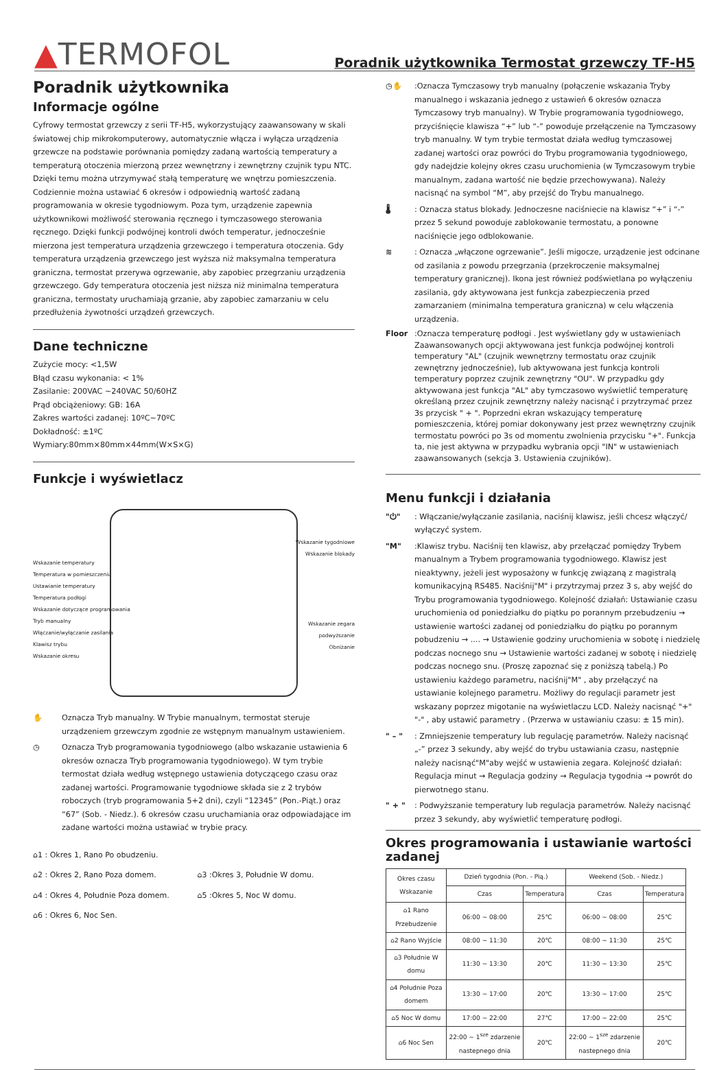▲TERMOFOL
Poradnik użytkownika Termostat grzewczy TF-H5
Poradnik użytkownika
Informacje ogólne
Cyfrowy termostat grzewczy z serii TF-H5, wykorzystujący zaawansowany w skali światowej chip mikrokomputerowy, automatycznie włącza i wyłącza urządzenia grzewcze na podstawie porównania pomiędzy zadaną wartością temperatury a temperaturą otoczenia mierzoną przez wewnętrzny i zewnętrzny czujnik typu NTC. Dzięki temu można utrzymywać stałą temperaturę we wnętrzu pomieszczenia. Codziennie można ustawiać 6 okresów i odpowiednią wartość zadaną programowania w okresie tygodniowym. Poza tym, urządzenie zapewnia użytkownikowi możliwość sterowania ręcznego i tymczasowego sterowania ręcznego. Dzięki funkcji podwójnej kontroli dwóch temperatur, jednocześnie mierzona jest temperatura urządzenia grzewczego i temperatura otoczenia. Gdy temperatura urządzenia grzewczego jest wyższa niż maksymalna temperatura graniczna, termostat przerywa ogrzewanie, aby zapobiec przegrzaniu urządzenia grzewczego. Gdy temperatura otoczenia jest niższa niż minimalna temperatura graniczna, termostaty uruchamiają grzanie, aby zapobiec zamarzaniu w celu przedłużenia żywotności urządzeń grzewczych.
Dane techniczne
Zużycie mocy: <1,5W
Błąd czasu wykonania: < 1%
Zasilanie: 200VAC ~240VAC 50/60HZ
Prąd obciążeniowy: GB: 16A
Zakres wartości zadanej: 10ºC~70ºC
Dokładność: ±1ºC
Wymiary:80mm×80mm×44mm(W×S×G)
Funkcje i wyświetlacz
Wskazanie temperatury
Temperatura w pomieszczeniu
Ustawianie temperatury
Temperatura podłogi
Wskazanie dotyczące programowania
Tryb manualny
Włączanie/wyłączanie zasilania
Klawisz trybu
Wskazanie okresu
Wskazanie tygodniowe
Wskazanie blokady
Wskazanie zegara
podwyższanie
Obniżanie
✋ Oznacza Tryb manualny. W Trybie manualnym, termostat steruje urządzeniem grzewczym zgodnie ze wstępnym manualnym ustawieniem.
◷ Oznacza Tryb programowania tygodniowego (albo wskazanie ustawienia 6 okresów oznacza Tryb programowania tygodniowego). W tym trybie termostat działa według wstępnego ustawienia dotyczącego czasu oraz zadanej wartości. Programowanie tygodniowe składa sie z 2 trybów roboczych (tryb programowania 5+2 dni), czyli “12345” (Pon.-Piąt.) oraz “67” (Sob. - Niedz.). 6 okresów czasu uruchamiania oraz odpowiadające im zadane wartości można ustawiać w trybie pracy.
⌂1 : Okres 1, Rano Po obudzeniu.
⌂2 : Okres 2, Rano Poza domem.
⌂3 :Okres 3, Południe W domu.
⌂4 : Okres 4, Południe Poza domem.
⌂5 :Okres 5, Noc W domu.
⌂6 : Okres 6, Noc Sen.
◷✋ :Oznacza Tymczasowy tryb manualny (połączenie wskazania Tryby manualnego i wskazania jednego z ustawień 6 okresów oznacza Tymczasowy tryb manualny). W Trybie programowania tygodniowego, przyciśnięcie klawisza “+” lub “-” powoduje przełączenie na Tymczasowy tryb manualny. W tym trybie termostat działa według tymczasowej zadanej wartości oraz powróci do Trybu programowania tygodniowego, gdy nadejdzie kolejny okres czasu uruchomienia (w Tymczasowym trybie manualnym, zadana wartość nie będzie przechowywana). Należy nacisnąć na symbol “M”, aby przejść do Trybu manualnego.
🌡 : Oznacza status blokady. Jednoczesne naciśniecie na klawisz “+” i “-” przez 5 sekund powoduje zablokowanie termostatu, a ponowne naciśnięcie jego odblokowanie.
≋ : Oznacza „włączone ogrzewanie”. Jeśli migocze, urządzenie jest odcinane od zasilania z powodu przegrzania (przekroczenie maksymalnej temperatury granicznej). Ikona jest również podświetlana po wyłączeniu zasilania, gdy aktywowana jest funkcja zabezpieczenia przed zamarzaniem (minimalna temperatura graniczna) w celu włączenia urządzenia.
Floor :Oznacza temperaturę podłogi . Jest wyświetlany gdy w ustawieniach Zaawansowanych opcji aktywowana jest funkcja podwójnej kontroli temperatury "AL" (czujnik wewnętrzny termostatu oraz czujnik zewnętrzny jednocześnie), lub aktywowana jest funkcja kontroli temperatury poprzez czujnik zewnętrzny "OU". W przypadku gdy aktywowana jest funkcja "AL" aby tymczasowo wyświetlić temperaturę określaną przez czujnik zewnętrzny należy nacisnąć i przytrzymać przez 3s przycisk " + ". Poprzedni ekran wskazujący temperaturę pomieszczenia, której pomiar dokonywany jest przez wewnętrzny czujnik termostatu powróci po 3s od momentu zwolnienia przycisku "+". Funkcja ta, nie jest aktywna w przypadku wybrania opcji "IN" w ustawieniach zaawansowanych (sekcja 3. Ustawienia czujników).
Menu funkcji i działania
"⏻" : Włączanie/wyłączanie zasilania, naciśnij klawisz, jeśli chcesz włączyć/ wyłączyć system.
"M" :Klawisz trybu. Naciśnij ten klawisz, aby przełączać pomiędzy Trybem manualnym a Trybem programowania tygodniowego. Klawisz jest nieaktywny, jeżeli jest wyposażony w funkcję związaną z magistralą komunikacyjną RS485. Naciśnij"M" i przytrzymaj przez 3 s, aby wejść do Trybu programowania tygodniowego. Kolejność działań: Ustawianie czasu uruchomienia od poniedziałku do piątku po porannym przebudzeniu → ustawienie wartości zadanej od poniedziałku do piątku po porannym pobudzeniu → .... → Ustawienie godziny uruchomienia w sobotę i niedzielę podczas nocnego snu → Ustawienie wartości zadanej w sobotę i niedzielę podczas nocnego snu. (Proszę zapoznać się z poniższą tabelą.) Po ustawieniu każdego parametru, naciśnij"M" , aby przełączyć na ustawianie kolejnego parametru. Możliwy do regulacji parametr jest wskazany poprzez migotanie na wyświetlaczu LCD. Należy nacisnąć "+" "-" , aby ustawić parametry . (Przerwa w ustawianiu czasu: ± 15 min).
" – " : Zmniejszenie temperatury lub regulację parametrów. Należy nacisnąć „-” przez 3 sekundy, aby wejść do trybu ustawiania czasu, następnie należy nacisnąć"M"aby wejść w ustawienia zegara. Kolejność działań: Regulacja minut → Regulacja godziny → Regulacja tygodnia → powrót do pierwotnego stanu.
" + " : Podwyższanie temperatury lub regulacja parametrów. Należy nacisnąć przez 3 sekundy, aby wyświetlić temperaturę podłogi.
Okres programowania i ustawianie wartości zadanej
| Okres czasu Wskazanie | Dzień tygodnia (Pon. - Pią.) | | Weekend (Sob. - Niedz.) | |
| --- | --- | --- | --- | --- |
| | Czas | Temperatura | Czas | Temperatura |
| ⌂1 Rano Przebudzenie | 06:00 ~ 08:00 | 25℃ | 06:00 ~ 08:00 | 25℃ |
| ⌂2 Rano Wyjście | 08:00 ~ 11:30 | 20℃ | 08:00 ~ 11:30 | 25℃ |
| ⌂3 Południe W domu | 11:30 ~ 13:30 | 20℃ | 11:30 ~ 13:30 | 25℃ |
| ⌂4 Południe Poza domem | 13:30 ~ 17:00 | 20℃ | 13:30 ~ 17:00 | 25℃ |
| ⌂5 Noc W domu | 17:00 ~ 22:00 | 27℃ | 17:00 ~ 22:00 | 25℃ |
| ⌂6 Noc Sen | 22:00 ~ 1<sup>sze</sup> zdarzenie nastepnego dnia | 20℃ | 22:00 ~ 1<sup>sze</sup> zdarzenie nastepnego dnia | 20℃ |